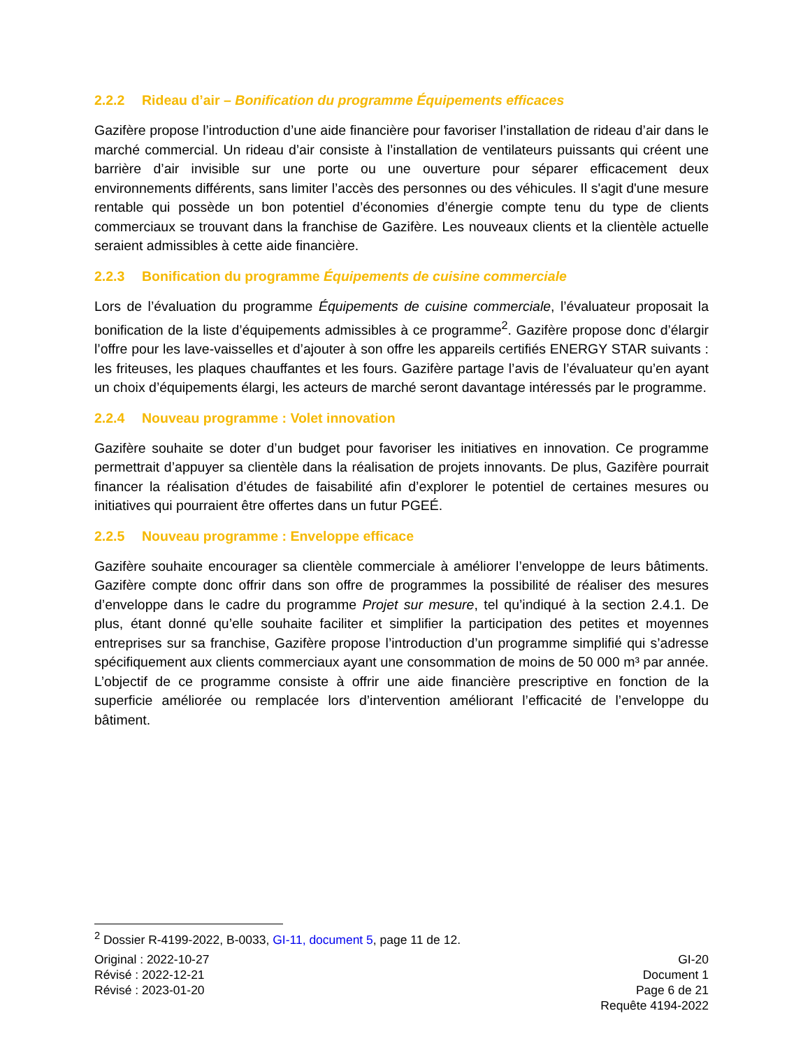2.2.2 Rideau d’air – Bonification du programme Équipements efficaces
Gazifère propose l’introduction d’une aide financière pour favoriser l’installation de rideau d’air dans le marché commercial. Un rideau d’air consiste à l’installation de ventilateurs puissants qui créent une barrière d’air invisible sur une porte ou une ouverture pour séparer efficacement deux environnements différents, sans limiter l’accès des personnes ou des véhicules. Il s'agit d'une mesure rentable qui possède un bon potentiel d’économies d’énergie compte tenu du type de clients commerciaux se trouvant dans la franchise de Gazifère. Les nouveaux clients et la clientèle actuelle seraient admissibles à cette aide financière.
2.2.3 Bonification du programme Équipements de cuisine commerciale
Lors de l’évaluation du programme Équipements de cuisine commerciale, l’évaluateur proposait la bonification de la liste d’équipements admissibles à ce programme<sup>2</sup>. Gazifère propose donc d’élargir l’offre pour les lave-vaisselles et d’ajouter à son offre les appareils certifiés ENERGY STAR suivants : les friteuses, les plaques chauffantes et les fours. Gazifère partage l’avis de l’évaluateur qu’en ayant un choix d’équipements élargi, les acteurs de marché seront davantage intéressés par le programme.
2.2.4 Nouveau programme : Volet innovation
Gazifère souhaite se doter d’un budget pour favoriser les initiatives en innovation. Ce programme permettrait d’appuyer sa clientèle dans la réalisation de projets innovants. De plus, Gazifère pourrait financer la réalisation d’études de faisabilité afin d’explorer le potentiel de certaines mesures ou initiatives qui pourraient être offertes dans un futur PGEÉ.
2.2.5 Nouveau programme : Enveloppe efficace
Gazifère souhaite encourager sa clientèle commerciale à améliorer l’enveloppe de leurs bâtiments. Gazifère compte donc offrir dans son offre de programmes la possibilité de réaliser des mesures d’enveloppe dans le cadre du programme Projet sur mesure, tel qu’indiqué à la section 2.4.1. De plus, étant donné qu’elle souhaite faciliter et simplifier la participation des petites et moyennes entreprises sur sa franchise, Gazifère propose l’introduction d’un programme simplifié qui s’adresse spécifiquement aux clients commerciaux ayant une consommation de moins de 50 000 m³ par année. L’objectif de ce programme consiste à offrir une aide financière prescriptive en fonction de la superficie améliorée ou remplacée lors d’intervention améliorant l’efficacité de l’enveloppe du bâtiment.
<sup>2</sup> Dossier R-4199-2022, B-0033, GI-11, document 5, page 11 de 12.
Original : 2022-10-27
Révisé : 2022-12-21
Révisé : 2023-01-20
GI-20
Document 1
Page 6 de 21
Requête 4194-2022